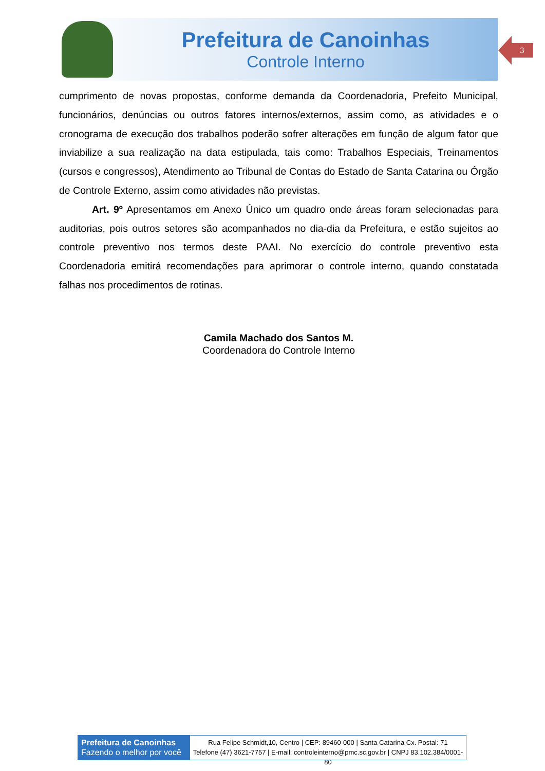Prefeitura de Canoinhas
Controle Interno
3
cumprimento de novas propostas, conforme demanda da Coordenadoria, Prefeito Municipal, funcionários, denúncias ou outros fatores internos/externos, assim como, as atividades e o cronograma de execução dos trabalhos poderão sofrer alterações em função de algum fator que inviabilize a sua realização na data estipulada, tais como: Trabalhos Especiais, Treinamentos (cursos e congressos), Atendimento ao Tribunal de Contas do Estado de Santa Catarina ou Órgão de Controle Externo, assim como atividades não previstas.
Art. 9º Apresentamos em Anexo Único um quadro onde áreas foram selecionadas para auditorias, pois outros setores são acompanhados no dia-dia da Prefeitura, e estão sujeitos ao controle preventivo nos termos deste PAAI. No exercício do controle preventivo esta Coordenadoria emitirá recomendações para aprimorar o controle interno, quando constatada falhas nos procedimentos de rotinas.
Camila Machado dos Santos M.
Coordenadora do Controle Interno
Prefeitura de Canoinhas
Fazendo o melhor por você
Rua Felipe Schmidt,10, Centro | CEP: 89460-000 | Santa Catarina Cx. Postal: 71
Telefone (47) 3621-7757 | E-mail: controleinterno@pmc.sc.gov.br | CNPJ 83.102.384/0001-80